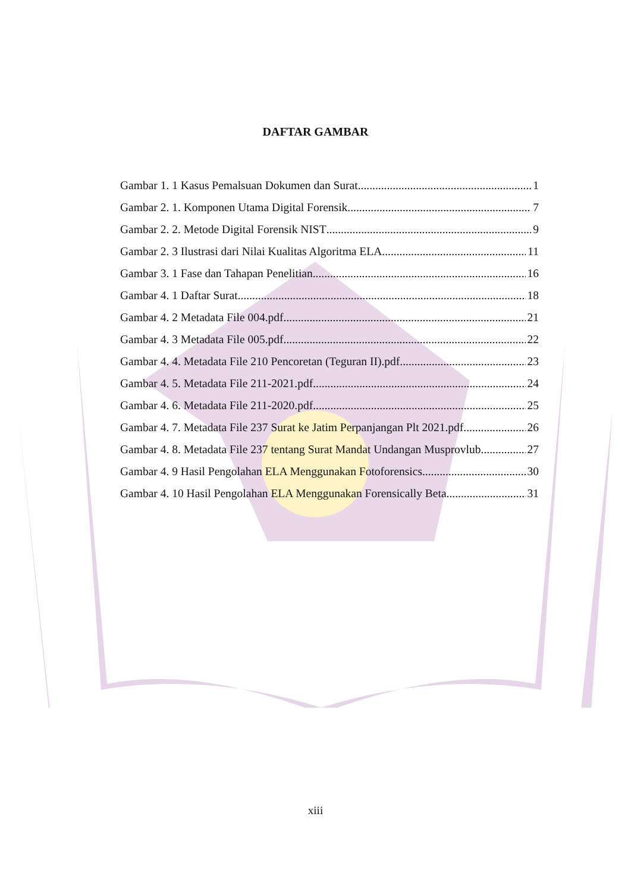DAFTAR GAMBAR
Gambar 1. 1 Kasus Pemalsuan Dokumen dan Surat 1
Gambar 2. 1. Komponen Utama Digital Forensik 7
Gambar 2. 2. Metode Digital Forensik NIST 9
Gambar 2. 3 Ilustrasi dari Nilai Kualitas Algoritma ELA 11
Gambar 3. 1 Fase dan Tahapan Penelitian 16
Gambar 4. 1 Daftar Surat 18
Gambar 4. 2 Metadata File 004.pdf 21
Gambar 4. 3 Metadata File 005.pdf 22
Gambar 4. 4. Metadata File 210 Pencoretan (Teguran II).pdf 23
Gambar 4. 5. Metadata File 211-2021.pdf 24
Gambar 4. 6. Metadata File 211-2020.pdf. 25
Gambar 4. 7. Metadata File 237 Surat ke Jatim Perpanjangan Plt 2021.pdf. 26
Gambar 4. 8. Metadata File 237 tentang Surat Mandat Undangan Musprovlub 27
Gambar 4. 9 Hasil Pengolahan ELA Menggunakan Fotoforensics 30
Gambar 4. 10 Hasil Pengolahan ELA Menggunakan Forensically Beta 31
xiii